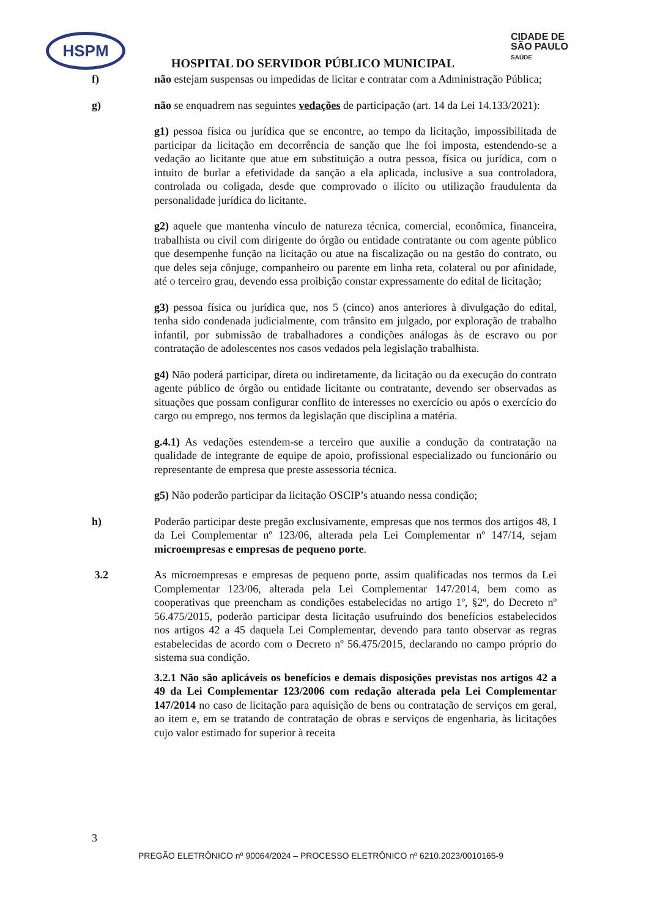HSPM
CIDADE DE
SÃO PAULO
SAÚDE
HOSPITAL DO SERVIDOR PÚBLICO MUNICIPAL
f) não estejam suspensas ou impedidas de licitar e contratar com a Administração Pública;
g) não se enquadrem nas seguintes vedações de participação (art. 14 da Lei 14.133/2021):
g1) pessoa física ou jurídica que se encontre, ao tempo da licitação, impossibilitada de participar da licitação em decorrência de sanção que lhe foi imposta, estendendo-se a vedação ao licitante que atue em substituição a outra pessoa, física ou jurídica, com o intuito de burlar a efetividade da sanção a ela aplicada, inclusive a sua controladora, controlada ou coligada, desde que comprovado o ilícito ou utilização fraudulenta da personalidade jurídica do licitante.
g2) aquele que mantenha vínculo de natureza técnica, comercial, econômica, financeira, trabalhista ou civil com dirigente do órgão ou entidade contratante ou com agente público que desempenhe função na licitação ou atue na fiscalização ou na gestão do contrato, ou que deles seja cônjuge, companheiro ou parente em linha reta, colateral ou por afinidade, até o terceiro grau, devendo essa proibição constar expressamente do edital de licitação;
g3) pessoa física ou jurídica que, nos 5 (cinco) anos anteriores à divulgação do edital, tenha sido condenada judicialmente, com trânsito em julgado, por exploração de trabalho infantil, por submissão de trabalhadores a condições análogas às de escravo ou por contratação de adolescentes nos casos vedados pela legislação trabalhista.
g4) Não poderá participar, direta ou indiretamente, da licitação ou da execução do contrato agente público de órgão ou entidade licitante ou contratante, devendo ser observadas as situações que possam configurar conflito de interesses no exercício ou após o exercício do cargo ou emprego, nos termos da legislação que disciplina a matéria.
g.4.1) As vedações estendem-se a terceiro que auxilie a condução da contratação na qualidade de integrante de equipe de apoio, profissional especializado ou funcionário ou representante de empresa que preste assessoria técnica.
g5) Não poderão participar da licitação OSCIP’s atuando nessa condição;
h) Poderão participar deste pregão exclusivamente, empresas que nos termos dos artigos 48, I da Lei Complementar nº 123/06, alterada pela Lei Complementar nº 147/14, sejam microempresas e empresas de pequeno porte.
3.2 As microempresas e empresas de pequeno porte, assim qualificadas nos termos da Lei Complementar 123/06, alterada pela Lei Complementar 147/2014, bem como as cooperativas que preencham as condições estabelecidas no artigo 1º, §2º, do Decreto nº 56.475/2015, poderão participar desta licitação usufruindo dos benefícios estabelecidos nos artigos 42 a 45 daquela Lei Complementar, devendo para tanto observar as regras estabelecidas de acordo com o Decreto nº 56.475/2015, declarando no campo próprio do sistema sua condição.
3.2.1 Não são aplicáveis os benefícios e demais disposições previstas nos artigos 42 a 49 da Lei Complementar 123/2006 com redação alterada pela Lei Complementar 147/2014 no caso de licitação para aquisição de bens ou contratação de serviços em geral, ao item e, em se tratando de contratação de obras e serviços de engenharia, às licitações cujo valor estimado for superior à receita
3
PREGÃO ELETRÔNICO nº 90064/2024 – PROCESSO ELETRÔNICO nº 6210.2023/0010165-9